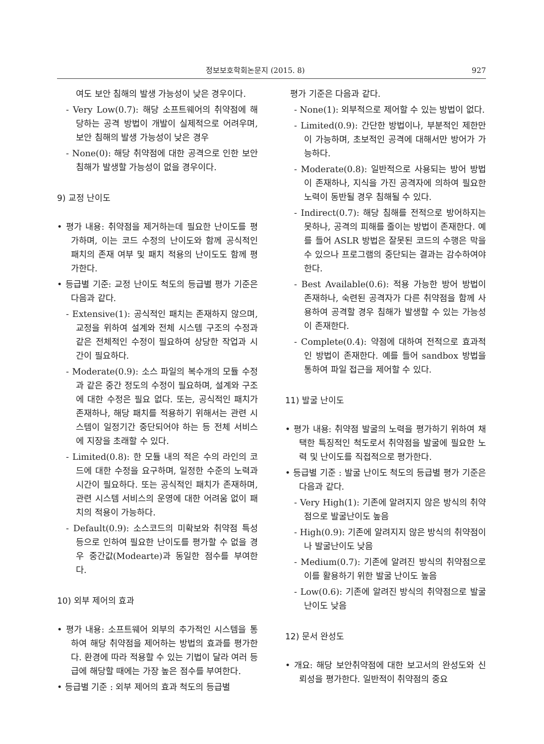정보보호학회논문지 (2015. 8) 927
여도 보안 침해의 발생 가능성이 낮은 경우이다.
- Very Low(0.7): 해당 소프트웨어의 취약점에 해당하는 공격 방법이 개발이 실제적으로 어려우며, 보안 침해의 발생 가능성이 낮은 경우
- None(0): 해당 취약점에 대한 공격으로 인한 보안 침해가 발생할 가능성이 없을 경우이다.
9) 교정 난이도
• 평가 내용: 취약점을 제거하는데 필요한 난이도를 평가하며, 이는 코드 수정의 난이도와 함께 공식적인 패치의 존재 여부 및 패치 적용의 난이도도 함께 평가한다.
• 등급별 기준: 교정 난이도 척도의 등급별 평가 기준은 다음과 같다.
- Extensive(1): 공식적인 패치는 존재하지 않으며, 교정을 위하여 설계와 전체 시스템 구조의 수정과 같은 전체적인 수정이 필요하여 상당한 작업과 시간이 필요하다.
- Moderate(0.9): 소스 파일의 복수개의 모듈 수정과 같은 중간 정도의 수정이 필요하며, 설계와 구조에 대한 수정은 필요 없다. 또는, 공식적인 패치가 존재하나, 해당 패치를 적용하기 위해서는 관련 시스템이 일정기간 중단되어야 하는 등 전체 서비스에 지장을 초래할 수 있다.
- Limited(0.8): 한 모듈 내의 적은 수의 라인의 코드에 대한 수정을 요구하며, 일정한 수준의 노력과 시간이 필요하다. 또는 공식적인 패치가 존재하며, 관련 시스템 서비스의 운영에 대한 어려움 없이 패치의 적용이 가능하다.
- Default(0.9): 소스코드의 미확보와 취약점 특성 등으로 인하여 필요한 난이도를 평가할 수 없을 경우 중간값(Modearte)과 동일한 점수를 부여한다.
10) 외부 제어의 효과
• 평가 내용: 소프트웨어 외부의 추가적인 시스템을 통하여 해당 취약점을 제어하는 방법의 효과를 평가한다. 환경에 따라 적용할 수 있는 기법이 달라 여러 등급에 해당할 때에는 가장 높은 점수를 부여한다.
• 등급별 기준 : 외부 제어의 효과 척도의 등급별
평가 기준은 다음과 같다.
- None(1): 외부적으로 제어할 수 있는 방법이 없다.
- Limited(0.9): 간단한 방법이나, 부분적인 제한만이 가능하며, 초보적인 공격에 대해서만 방어가 가능하다.
- Moderate(0.8): 일반적으로 사용되는 방어 방법이 존재하나, 지식을 가진 공격자에 의하여 필요한 노력이 동반될 경우 침해될 수 있다.
- Indirect(0.7): 해당 침해를 전적으로 방어하지는 못하나, 공격의 피해를 줄이는 방법이 존재한다. 예를 들어 ASLR 방법은 잘못된 코드의 수행은 막을 수 있으나 프로그램의 중단되는 결과는 감수하여야 한다.
- Best Available(0.6): 적용 가능한 방어 방법이 존재하나, 숙련된 공격자가 다른 취약점을 함께 사용하여 공격할 경우 침해가 발생할 수 있는 가능성이 존재한다.
- Complete(0.4): 약점에 대하여 전적으로 효과적인 방법이 존재한다. 예를 들어 sandbox 방법을 통하여 파일 접근을 제어할 수 있다.
11) 발굴 난이도
• 평가 내용: 취약점 발굴의 노력을 평가하기 위하여 채택한 특징적인 척도로서 취약점을 발굴에 필요한 노력 및 난이도를 직접적으로 평가한다.
• 등급별 기준 : 발굴 난이도 척도의 등급별 평가 기준은 다음과 같다.
- Very High(1): 기존에 알려지지 않은 방식의 취약점으로 발굴난이도 높음
- High(0.9): 기존에 알려지지 않은 방식의 취약점이나 발굴난이도 낮음
- Medium(0.7): 기존에 알려진 방식의 취약점으로 이를 활용하기 위한 발굴 난이도 높음
- Low(0.6): 기존에 알려진 방식의 취약점으로 발굴 난이도 낮음
12) 문서 완성도
• 개요: 해당 보안취약점에 대한 보고서의 완성도와 신뢰성을 평가한다. 일반적이 취약점의 중요